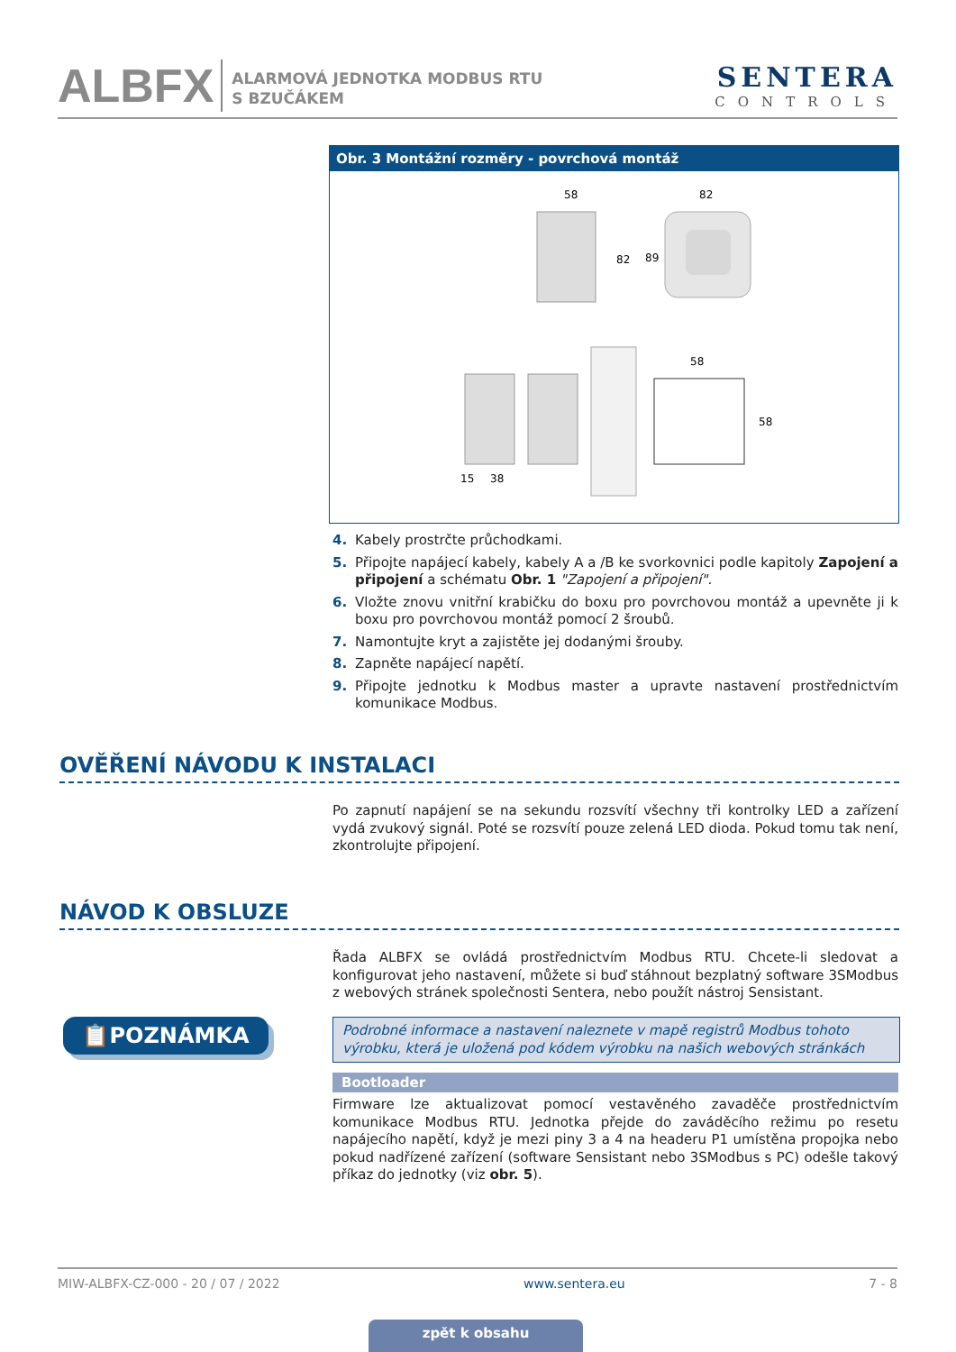ALBFX
ALARMOVÁ JEDNOTKA MODBUS RTU
S BZUČÁKEM
SENTERA
CONTROLS
Obr. 3 Montážní rozměry - povrchová montáž
58
82
82
89
58
58
15
38
4. Kabely prostrčte průchodkami.
5. Připojte napájecí kabely, kabely A a /B ke svorkovnici podle kapitoly Zapojení a připojení a schématu Obr. 1 "Zapojení a připojení".
6. Vložte znovu vnitřní krabičku do boxu pro povrchovou montáž a upevněte ji k boxu pro povrchovou montáž pomocí 2 šroubů.
7. Namontujte kryt a zajistěte jej dodanými šrouby.
8. Zapněte napájecí napětí.
9. Připojte jednotku k Modbus master a upravte nastavení prostřednictvím komunikace Modbus.
OVĚŘENÍ NÁVODU K INSTALACI
Po zapnutí napájení se na sekundu rozsvítí všechny tři kontrolky LED a zařízení vydá zvukový signál. Poté se rozsvítí pouze zelená LED dioda. Pokud tomu tak není, zkontrolujte připojení.
NÁVOD K OBSLUZE
Řada ALBFX se ovládá prostřednictvím Modbus RTU. Chcete-li sledovat a konfigurovat jeho nastavení, můžete si buď stáhnout bezplatný software 3SModbus z webových stránek společnosti Sentera, nebo použít nástroj Sensistant.
📋POZNÁMKA
Podrobné informace a nastavení naleznete v mapě registrů Modbus tohoto výrobku, která je uložená pod kódem výrobku na našich webových stránkách
Bootloader
Firmware lze aktualizovat pomocí vestavěného zavaděče prostřednictvím komunikace Modbus RTU. Jednotka přejde do zaváděcího režimu po resetu napájecího napětí, když je mezi piny 3 a 4 na headeru P1 umístěna propojka nebo pokud nadřízené zařízení (software Sensistant nebo 3SModbus s PC) odešle takový příkaz do jednotky (viz obr. 5).
MIW-ALBFX-CZ-000 - 20 / 07 / 2022 www.sentera.eu 7 - 8
zpět k obsahu